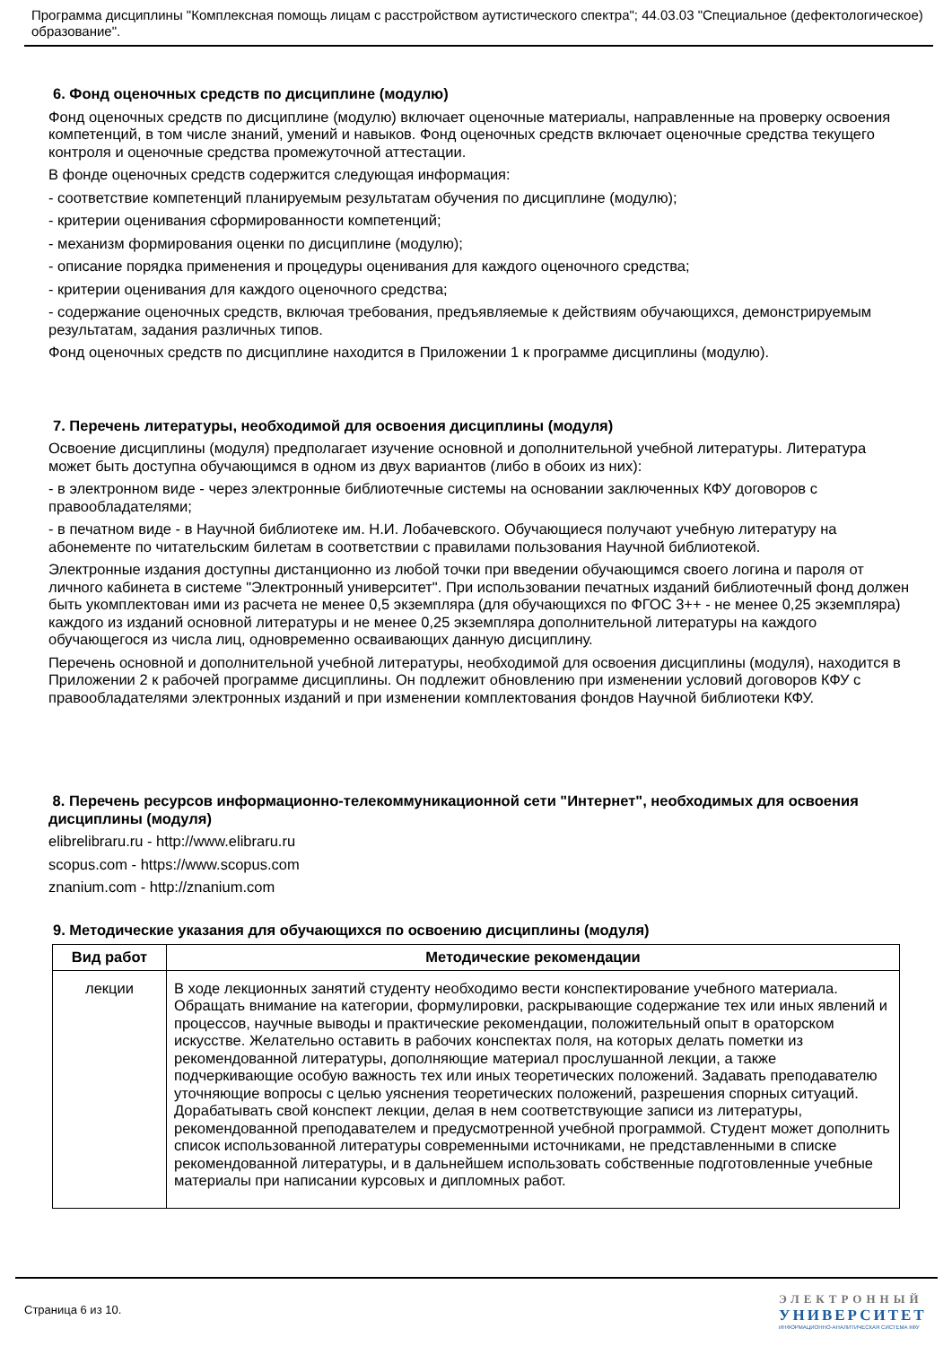Программа дисциплины "Комплексная помощь лицам с расстройством аутистического спектра"; 44.03.03 "Специальное (дефектологическое) образование".
6. Фонд оценочных средств по дисциплине (модулю)
Фонд оценочных средств по дисциплине (модулю) включает оценочные материалы, направленные на проверку освоения компетенций, в том числе знаний, умений и навыков. Фонд оценочных средств включает оценочные средства текущего контроля и оценочные средства промежуточной аттестации.
В фонде оценочных средств содержится следующая информация:
- соответствие компетенций планируемым результатам обучения по дисциплине (модулю);
- критерии оценивания сформированности компетенций;
- механизм формирования оценки по дисциплине (модулю);
- описание порядка применения и процедуры оценивания для каждого оценочного средства;
- критерии оценивания для каждого оценочного средства;
- содержание оценочных средств, включая требования, предъявляемые к действиям обучающихся, демонстрируемым результатам, задания различных типов.
Фонд оценочных средств по дисциплине находится в Приложении 1 к программе дисциплины (модулю).
7. Перечень литературы, необходимой для освоения дисциплины (модуля)
Освоение дисциплины (модуля) предполагает изучение основной и дополнительной учебной литературы. Литература может быть доступна обучающимся в одном из двух вариантов (либо в обоих из них):
- в электронном виде - через электронные библиотечные системы на основании заключенных КФУ договоров с правообладателями;
- в печатном виде - в Научной библиотеке им. Н.И. Лобачевского. Обучающиеся получают учебную литературу на абонементе по читательским билетам в соответствии с правилами пользования Научной библиотекой.
Электронные издания доступны дистанционно из любой точки при введении обучающимся своего логина и пароля от личного кабинета в системе "Электронный университет". При использовании печатных изданий библиотечный фонд должен быть укомплектован ими из расчета не менее 0,5 экземпляра (для обучающихся по ФГОС 3++ - не менее 0,25 экземпляра) каждого из изданий основной литературы и не менее 0,25 экземпляра дополнительной литературы на каждого обучающегося из числа лиц, одновременно осваивающих данную дисциплину.
Перечень основной и дополнительной учебной литературы, необходимой для освоения дисциплины (модуля), находится в Приложении 2 к рабочей программе дисциплины. Он подлежит обновлению при изменении условий договоров КФУ с правообладателями электронных изданий и при изменении комплектования фондов Научной библиотеки КФУ.
8. Перечень ресурсов информационно-телекоммуникационной сети "Интернет", необходимых для освоения дисциплины (модуля)
elibrelibraru.ru - http://www.elibraru.ru
scopus.com - https://www.scopus.com
znanium.com - http://znanium.com
9. Методические указания для обучающихся по освоению дисциплины (модуля)
| Вид работ | Методические рекомендации |
| --- | --- |
| лекции | В ходе лекционных занятий студенту необходимо вести конспектирование учебного материала. Обращать внимание на категории, формулировки, раскрывающие содержание тех или иных явлений и процессов, научные выводы и практические рекомендации, положительный опыт в ораторском искусстве. Желательно оставить в рабочих конспектах поля, на которых делать пометки из рекомендованной литературы, дополняющие материал прослушанной лекции, а также подчеркивающие особую важность тех или иных теоретических положений. Задавать преподавателю уточняющие вопросы с целью уяснения теоретических положений, разрешения спорных ситуаций. Дорабатывать свой конспект лекции, делая в нем соответствующие записи из литературы, рекомендованной преподавателем и предусмотренной учебной программой. Студент может дополнить список использованной литературы современными источниками, не представленными в списке рекомендованной литературы, и в дальнейшем использовать собственные подготовленные учебные материалы при написании курсовых и дипломных работ. |
Страница 6 из 10.
ЭЛЕКТРОННЫЙ
УНИВЕРСИТЕТ
ИНФОРМАЦИОННО-АНАЛИТИЧЕСКАЯ СИСТЕМА КФУ